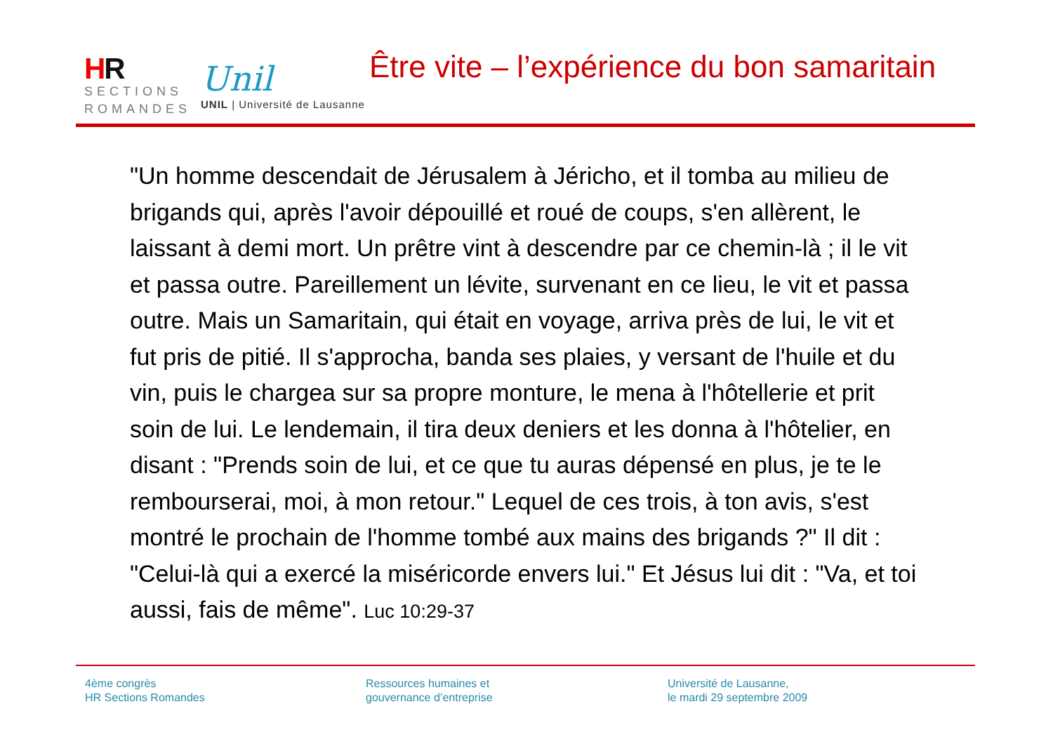HR
SECTIONS
ROMANDES
Unil
UNIL | Université de Lausanne
Être vite – l’expérience du bon samaritain
"Un homme descendait de Jérusalem à Jéricho, et il tomba au milieu de brigands qui, après l'avoir dépouillé et roué de coups, s'en allèrent, le laissant à demi mort. Un prêtre vint à descendre par ce chemin-là ; il le vit et passa outre. Pareillement un lévite, survenant en ce lieu, le vit et passa outre. Mais un Samaritain, qui était en voyage, arriva près de lui, le vit et fut pris de pitié. Il s'approcha, banda ses plaies, y versant de l'huile et du vin, puis le chargea sur sa propre monture, le mena à l'hôtellerie et prit soin de lui. Le lendemain, il tira deux deniers et les donna à l'hôtelier, en disant : "Prends soin de lui, et ce que tu auras dépensé en plus, je te le rembourserai, moi, à mon retour." Lequel de ces trois, à ton avis, s'est montré le prochain de l'homme tombé aux mains des brigands ?" Il dit : "Celui-là qui a exercé la miséricorde envers lui." Et Jésus lui dit : "Va, et toi aussi, fais de même". Luc 10:29-37
4ème congrès
HR Sections Romandes
Ressources humaines et
gouvernance d’entreprise
Université de Lausanne,
le mardi 29 septembre 2009